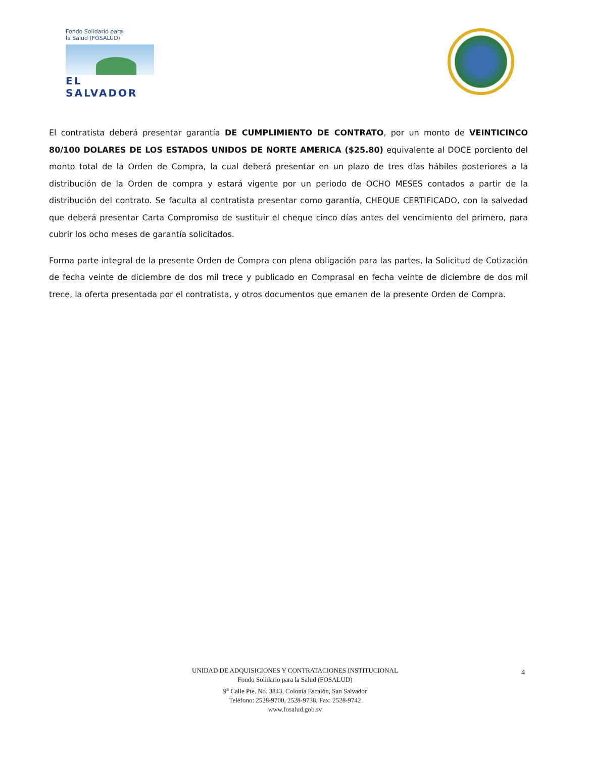Fondo Solidario para
la Salud (FOSALUD)
EL SALVADOR
El contratista deberá presentar garantía DE CUMPLIMIENTO DE CONTRATO, por un monto de VEINTICINCO 80/100 DOLARES DE LOS ESTADOS UNIDOS DE NORTE AMERICA ($25.80) equivalente al DOCE porciento del monto total de la Orden de Compra, la cual deberá presentar en un plazo de tres días hábiles posteriores a la distribución de la Orden de compra y estará vigente por un periodo de OCHO MESES contados a partir de la distribución del contrato. Se faculta al contratista presentar como garantía, CHEQUE CERTIFICADO, con la salvedad que deberá presentar Carta Compromiso de sustituir el cheque cinco días antes del vencimiento del primero, para cubrir los ocho meses de garantía solicitados.
Forma parte integral de la presente Orden de Compra con plena obligación para las partes, la Solicitud de Cotización de fecha veinte de diciembre de dos mil trece y publicado en Comprasal en fecha veinte de diciembre de dos mil trece, la oferta presentada por el contratista, y otros documentos que emanen de la presente Orden de Compra.
UNIDAD DE ADQUISICIONES Y CONTRATACIONES INSTITUCIONAL
Fondo Solidario para la Salud (FOSALUD)
9<sup>a</sup> Calle Pte. No. 3843, Colonia Escalón, San Salvador
Teléfono: 2528-9700, 2528-9738, Fax: 2528-9742
www.fosalud.gob.sv
4